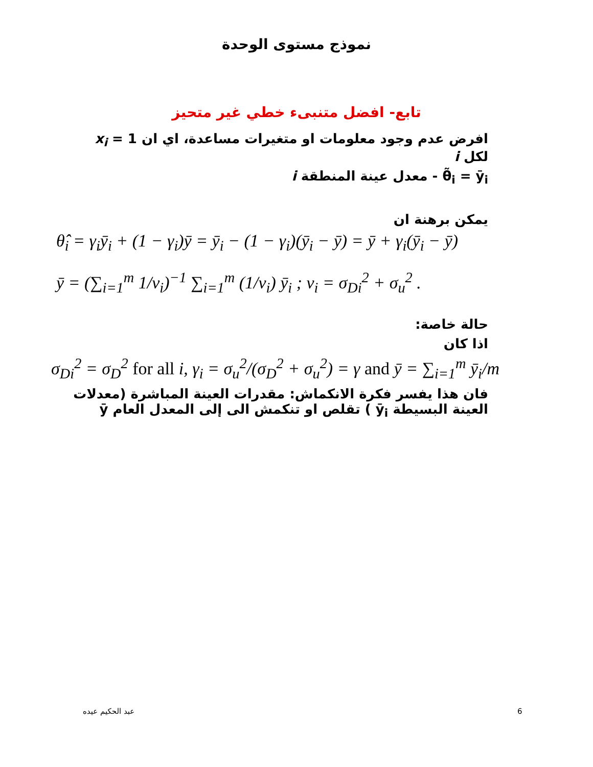نموذج مستوى الوحدة
تابع- افضل متنبىء خطي غير متحيز
افرض عدم وجود معلومات او متغيرات مساعدة، اي ان x<sub>i</sub> = 1 لكل i
θ̃<sub>i</sub> = ȳ<sub>i</sub> - معدل عينة المنطقة i
يمكن برهنة ان
θ̂<sub>i</sub> = γ<sub>i</sub>ȳ<sub>i</sub> + (1 − γ<sub>i</sub>)ȳ = ȳ<sub>i</sub> − (1 − γ<sub>i</sub>)(ȳ<sub>i</sub> − ȳ) = ȳ + γ<sub>i</sub>(ȳ<sub>i</sub> − ȳ)
ȳ = (∑<sub>i=1</sub><sup>m</sup> 1/v<sub>i</sub>)<sup>−1</sup> ∑<sub>i=1</sub><sup>m</sup> (1/v<sub>i</sub>) ȳ<sub>i</sub> ; v<sub>i</sub> = σ<sub>Di</sub><sup>2</sup> + σ<sub>u</sub><sup>2</sup> .
حالة خاصة:
اذا كان
σ<sub>Di</sub><sup>2</sup> = σ<sub>D</sub><sup>2</sup> for all i, γ<sub>i</sub> = σ<sub>u</sub><sup>2</sup>/(σ<sub>D</sub><sup>2</sup> + σ<sub>u</sub><sup>2</sup>) = γ and ȳ = ∑<sub>i=1</sub><sup>m</sup> ȳ<sub>i</sub>/m
فان هذا يفسر فكرة الانكماش: مقدرات العينة المباشرة (معدلات العينة البسيطة ȳ<sub>i</sub> ) تقلص او تنكمش الى إلى المعدل العام ȳ
6 عبد الحكيم عيده